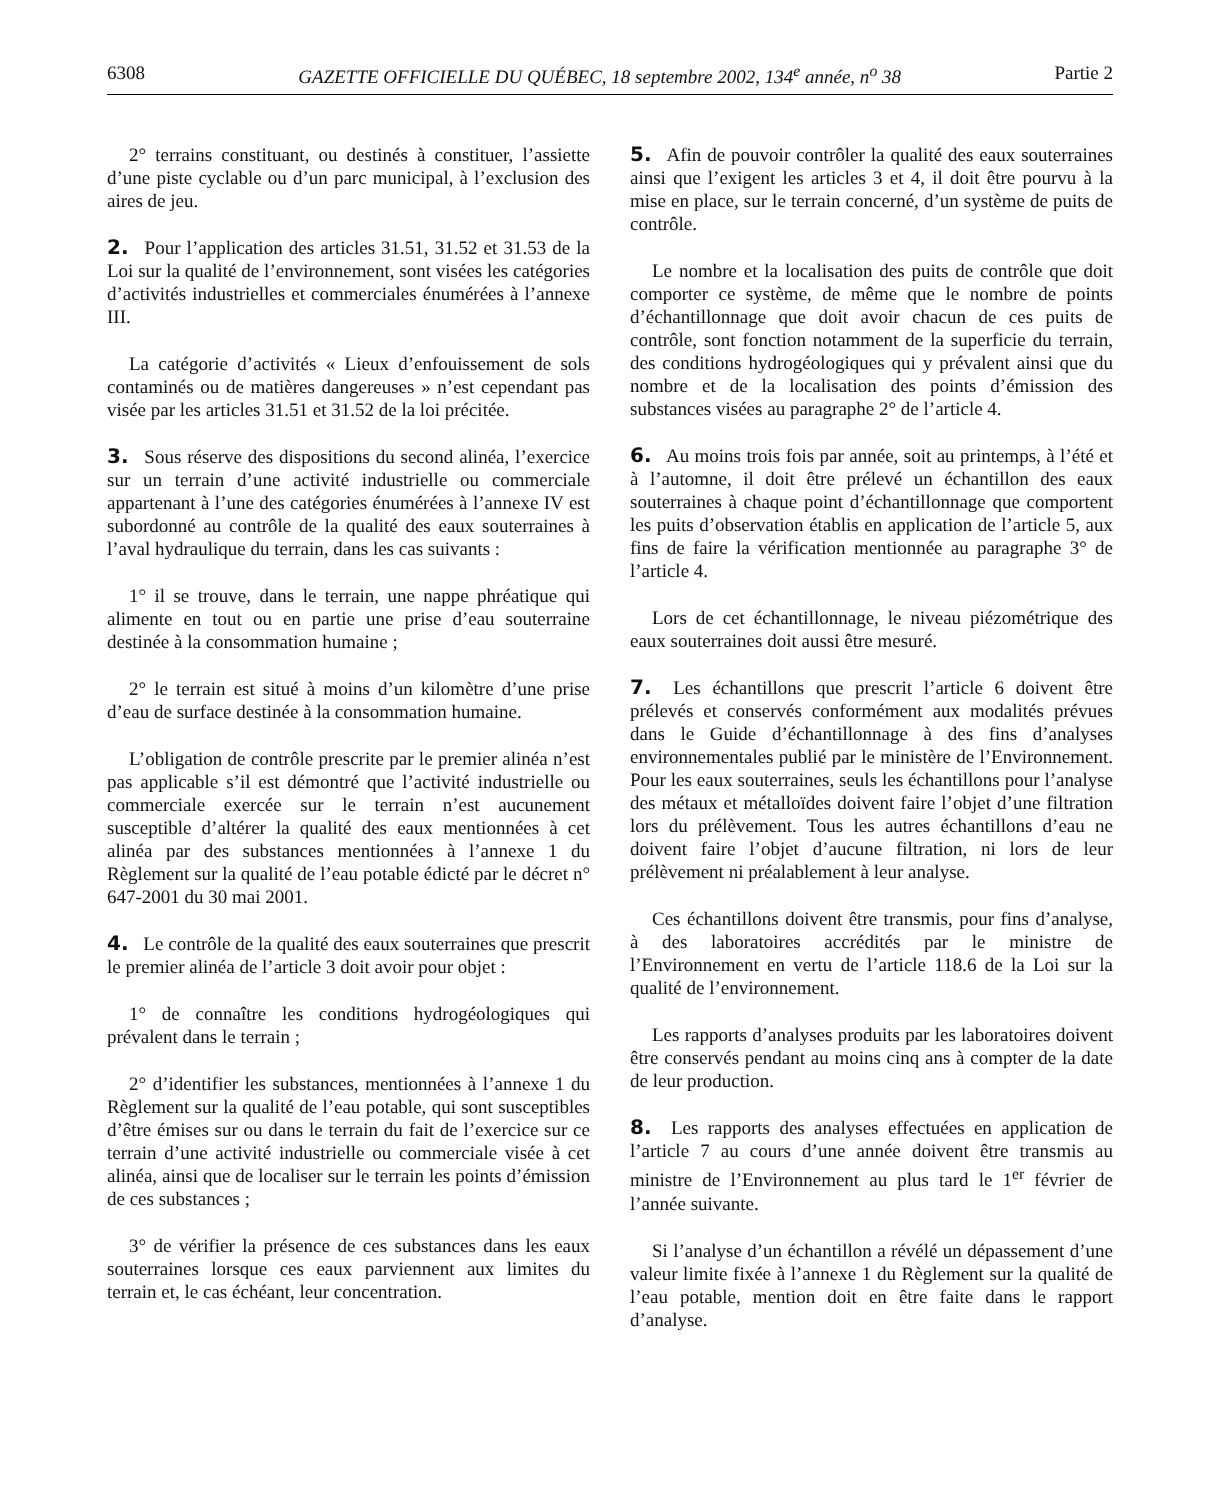6308 GAZETTE OFFICIELLE DU QUÉBEC, 18 septembre 2002, 134<sup>e</sup> année, n<sup>o</sup> 38 Partie 2
2° terrains constituant, ou destinés à constituer, l’assiette d’une piste cyclable ou d’un parc municipal, à l’exclusion des aires de jeu.
2. Pour l’application des articles 31.51, 31.52 et 31.53 de la Loi sur la qualité de l’environnement, sont visées les catégories d’activités industrielles et commerciales énumérées à l’annexe III.
La catégorie d’activités « Lieux d’enfouissement de sols contaminés ou de matières dangereuses » n’est cependant pas visée par les articles 31.51 et 31.52 de la loi précitée.
3. Sous réserve des dispositions du second alinéa, l’exercice sur un terrain d’une activité industrielle ou commerciale appartenant à l’une des catégories énumérées à l’annexe IV est subordonné au contrôle de la qualité des eaux souterraines à l’aval hydraulique du terrain, dans les cas suivants :
1° il se trouve, dans le terrain, une nappe phréatique qui alimente en tout ou en partie une prise d’eau souterraine destinée à la consommation humaine ;
2° le terrain est situé à moins d’un kilomètre d’une prise d’eau de surface destinée à la consommation humaine.
L’obligation de contrôle prescrite par le premier alinéa n’est pas applicable s’il est démontré que l’activité industrielle ou commerciale exercée sur le terrain n’est aucunement susceptible d’altérer la qualité des eaux mentionnées à cet alinéa par des substances mentionnées à l’annexe 1 du Règlement sur la qualité de l’eau potable édicté par le décret n° 647-2001 du 30 mai 2001.
4. Le contrôle de la qualité des eaux souterraines que prescrit le premier alinéa de l’article 3 doit avoir pour objet :
1° de connaître les conditions hydrogéologiques qui prévalent dans le terrain ;
2° d’identifier les substances, mentionnées à l’annexe 1 du Règlement sur la qualité de l’eau potable, qui sont susceptibles d’être émises sur ou dans le terrain du fait de l’exercice sur ce terrain d’une activité industrielle ou commerciale visée à cet alinéa, ainsi que de localiser sur le terrain les points d’émission de ces substances ;
3° de vérifier la présence de ces substances dans les eaux souterraines lorsque ces eaux parviennent aux limites du terrain et, le cas échéant, leur concentration.
5. Afin de pouvoir contrôler la qualité des eaux souterraines ainsi que l’exigent les articles 3 et 4, il doit être pourvu à la mise en place, sur le terrain concerné, d’un système de puits de contrôle.
Le nombre et la localisation des puits de contrôle que doit comporter ce système, de même que le nombre de points d’échantillonnage que doit avoir chacun de ces puits de contrôle, sont fonction notamment de la superficie du terrain, des conditions hydrogéologiques qui y prévalent ainsi que du nombre et de la localisation des points d’émission des substances visées au paragraphe 2° de l’article 4.
6. Au moins trois fois par année, soit au printemps, à l’été et à l’automne, il doit être prélevé un échantillon des eaux souterraines à chaque point d’échantillonnage que comportent les puits d’observation établis en application de l’article 5, aux fins de faire la vérification mentionnée au paragraphe 3° de l’article 4.
Lors de cet échantillonnage, le niveau piézométrique des eaux souterraines doit aussi être mesuré.
7. Les échantillons que prescrit l’article 6 doivent être prélevés et conservés conformément aux modalités prévues dans le Guide d’échantillonnage à des fins d’analyses environnementales publié par le ministère de l’Environnement. Pour les eaux souterraines, seuls les échantillons pour l’analyse des métaux et métalloïdes doivent faire l’objet d’une filtration lors du prélèvement. Tous les autres échantillons d’eau ne doivent faire l’objet d’aucune filtration, ni lors de leur prélèvement ni préalablement à leur analyse.
Ces échantillons doivent être transmis, pour fins d’analyse, à des laboratoires accrédités par le ministre de l’Environnement en vertu de l’article 118.6 de la Loi sur la qualité de l’environnement.
Les rapports d’analyses produits par les laboratoires doivent être conservés pendant au moins cinq ans à compter de la date de leur production.
8. Les rapports des analyses effectuées en application de l’article 7 au cours d’une année doivent être transmis au ministre de l’Environnement au plus tard le 1<sup>er</sup> février de l’année suivante.
Si l’analyse d’un échantillon a révélé un dépassement d’une valeur limite fixée à l’annexe 1 du Règlement sur la qualité de l’eau potable, mention doit en être faite dans le rapport d’analyse.